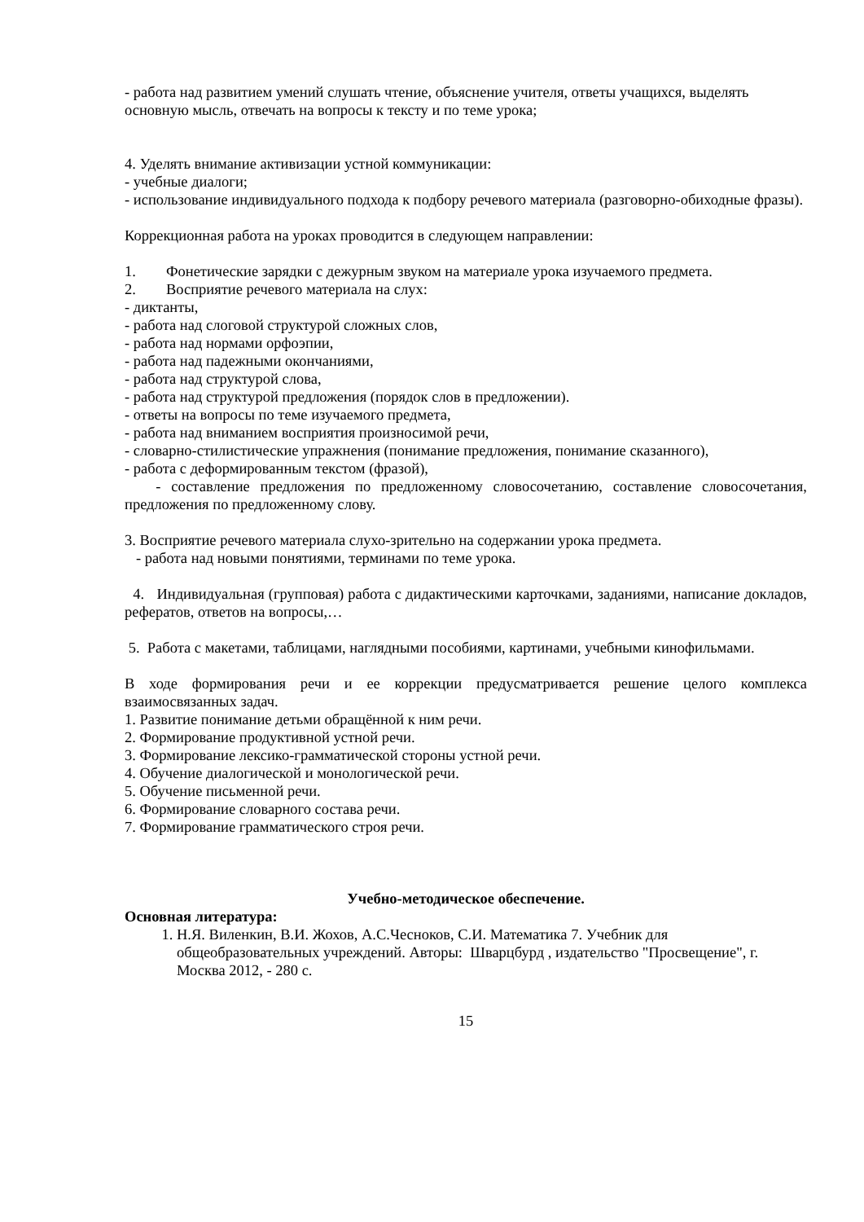- работа над развитием умений слушать чтение, объяснение учителя, ответы учащихся, выделять основную мысль, отвечать на вопросы к тексту и по теме урока;
4. Уделять внимание активизации устной коммуникации:
- учебные диалоги;
- использование индивидуального подхода к подбору речевого материала (разговорно-обиходные фразы).
Коррекционная работа на уроках проводится в следующем направлении:
1. Фонетические зарядки с дежурным звуком на материале урока изучаемого предмета.
2. Восприятие речевого материала на слух:
- диктанты,
- работа над слоговой структурой сложных слов,
- работа над нормами орфоэпии,
- работа над падежными окончаниями,
- работа над структурой слова,
- работа над структурой предложения (порядок слов в предложении).
- ответы на вопросы по теме изучаемого предмета,
- работа над вниманием восприятия произносимой речи,
- словарно-стилистические упражнения (понимание предложения, понимание сказанного),
- работа с деформированным текстом (фразой),
- составление предложения по предложенному словосочетанию, составление словосочетания, предложения по предложенному слову.
3. Восприятие речевого материала слухо-зрительно на содержании урока предмета.
- работа над новыми понятиями, терминами по теме урока.
4. Индивидуальная (групповая) работа с дидактическими карточками, заданиями, написание докладов, рефератов, ответов на вопросы,…
5. Работа с макетами, таблицами, наглядными пособиями, картинами, учебными кинофильмами.
В ходе формирования речи и ее коррекции предусматривается решение целого комплекса взаимосвязанных задач.
1. Развитие понимание детьми обращённой к ним речи.
2. Формирование продуктивной устной речи.
3. Формирование лексико-грамматической стороны устной речи.
4. Обучение диалогической и монологической речи.
5. Обучение письменной речи.
6. Формирование словарного состава речи.
7. Формирование грамматического строя речи.
Учебно-методическое обеспечение.
Основная литература:
1. Н.Я. Виленкин, В.И. Жохов, А.С.Чесноков, С.И. Математика 7. Учебник для общеобразовательных учреждений. Авторы: Шварцбурд , издательство "Просвещение", г. Москва 2012, - 280 с.
15